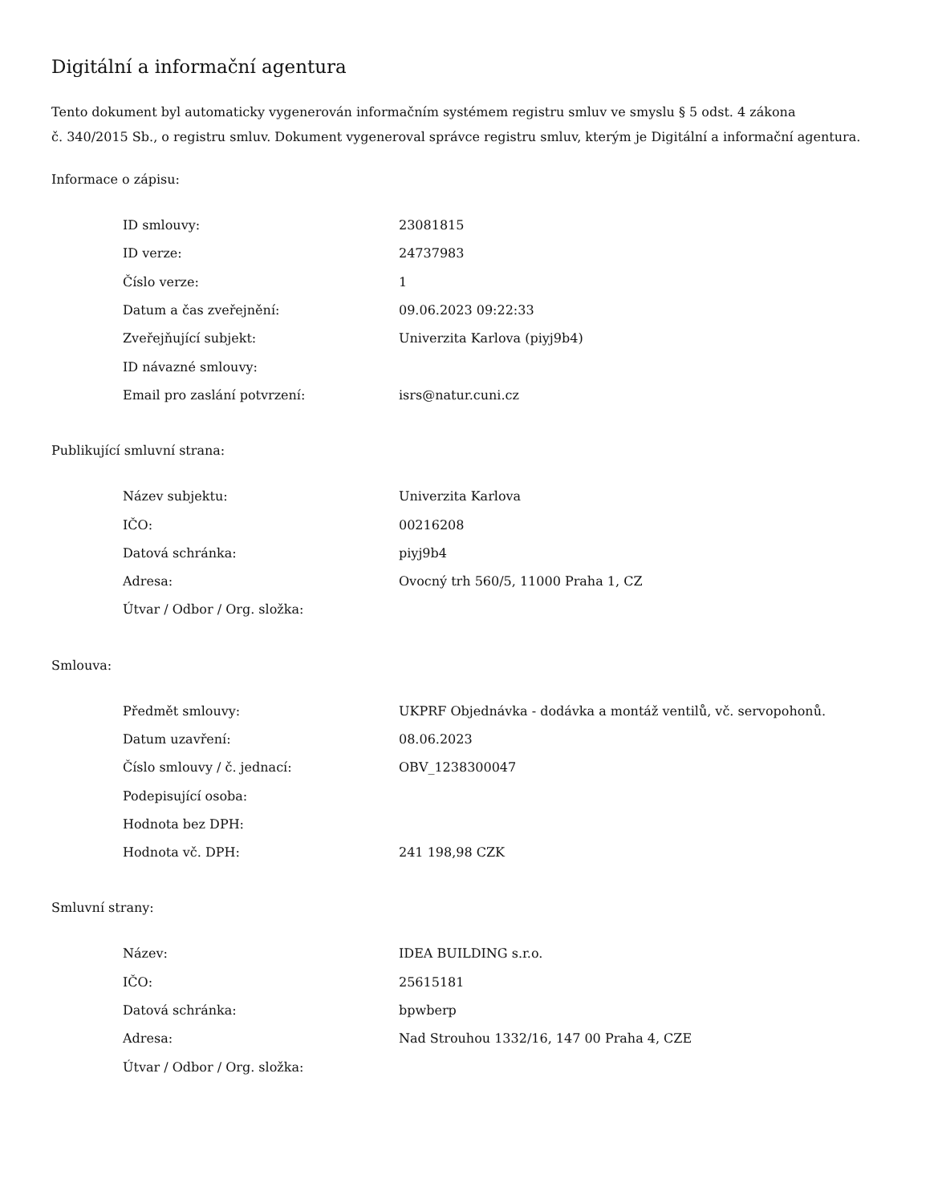Digitální a informační agentura
Tento dokument byl automaticky vygenerován informačním systémem registru smluv ve smyslu § 5 odst. 4 zákona
č. 340/2015 Sb., o registru smluv. Dokument vygeneroval správce registru smluv, kterým je Digitální a informační agentura.
Informace o zápisu:
| ID smlouvy: | 23081815 |
| ID verze: | 24737983 |
| Číslo verze: | 1 |
| Datum a čas zveřejnění: | 09.06.2023 09:22:33 |
| Zveřejňující subjekt: | Univerzita Karlova (piyj9b4) |
| ID návazné smlouvy: | |
| Email pro zaslání potvrzení: | isrs@natur.cuni.cz |
Publikující smluvní strana:
| Název subjektu: | Univerzita Karlova |
| IČO: | 00216208 |
| Datová schránka: | piyj9b4 |
| Adresa: | Ovocný trh 560/5, 11000 Praha 1, CZ |
| Útvar / Odbor / Org. složka: | |
Smlouva:
| Předmět smlouvy: | UKPRF Objednávka - dodávka a montáž ventilů, vč. servopohonů. |
| Datum uzavření: | 08.06.2023 |
| Číslo smlouvy / č. jednací: | OBV_1238300047 |
| Podepisující osoba: | |
| Hodnota bez DPH: | |
| Hodnota vč. DPH: | 241 198,98 CZK |
Smluvní strany:
| Název: | IDEA BUILDING s.r.o. |
| IČO: | 25615181 |
| Datová schránka: | bpwberp |
| Adresa: | Nad Strouhou 1332/16, 147 00 Praha 4, CZE |
| Útvar / Odbor / Org. složka: | |